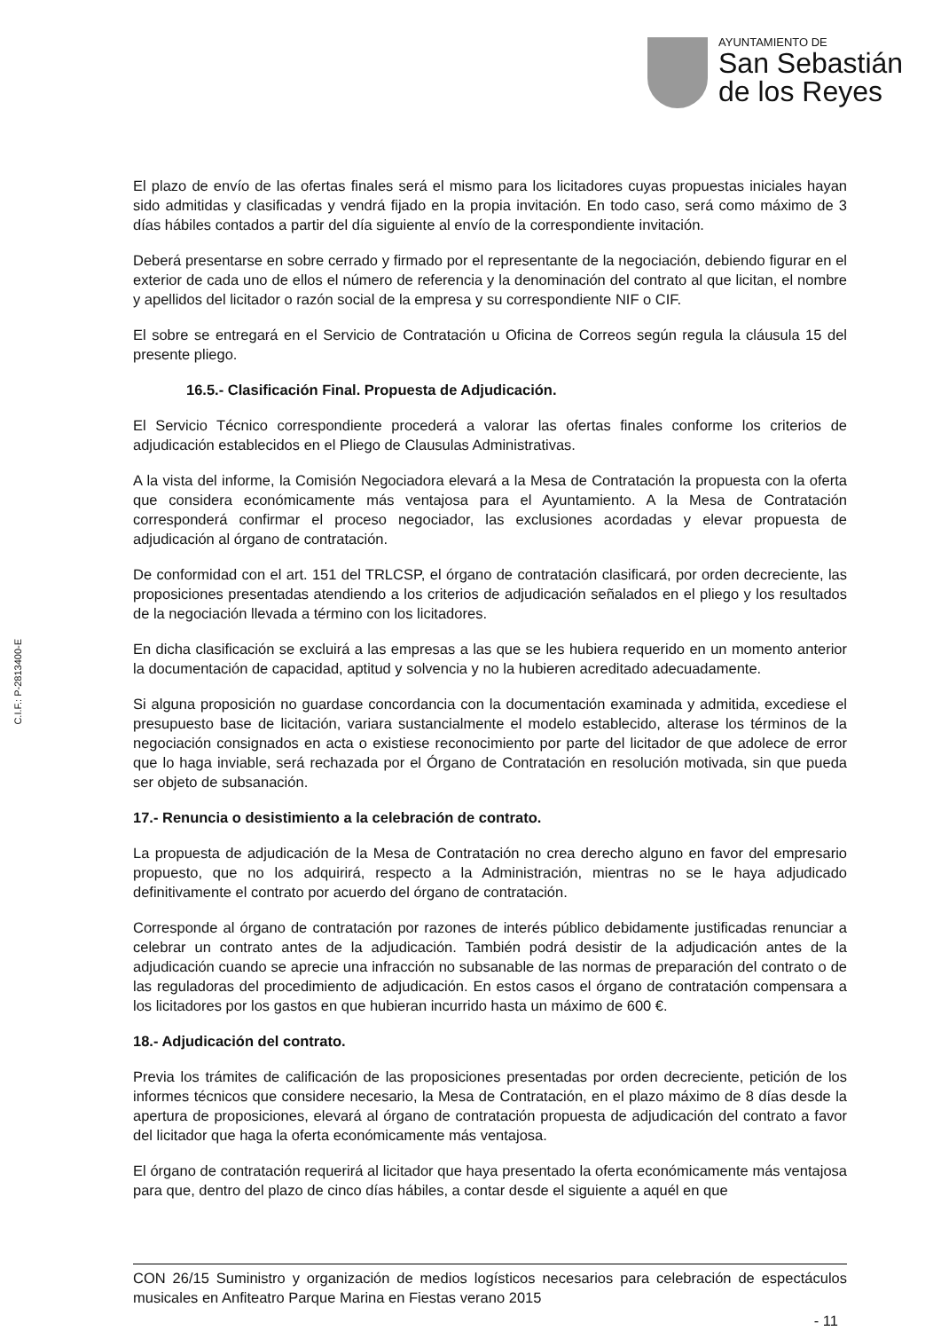AYUNTAMIENTO DE
San Sebastián
de los Reyes
C.I.F.: P-2813400-E
El plazo de envío de las ofertas finales será el mismo para los licitadores cuyas propuestas iniciales hayan sido admitidas y clasificadas y vendrá fijado en la propia invitación. En todo caso, será como máximo de 3 días hábiles contados a partir del día siguiente al envío de la correspondiente invitación.
Deberá presentarse en sobre cerrado y firmado por el representante de la negociación, debiendo figurar en el exterior de cada uno de ellos el número de referencia y la denominación del contrato al que licitan, el nombre y apellidos del licitador o razón social de la empresa y su correspondiente NIF o CIF.
El sobre se entregará en el Servicio de Contratación u Oficina de Correos según regula la cláusula 15 del presente pliego.
16.5.- Clasificación Final. Propuesta de Adjudicación.
El Servicio Técnico correspondiente procederá a valorar las ofertas finales conforme los criterios de adjudicación establecidos en el Pliego de Clausulas Administrativas.
A la vista del informe, la Comisión Negociadora elevará a la Mesa de Contratación la propuesta con la oferta que considera económicamente más ventajosa para el Ayuntamiento. A la Mesa de Contratación corresponderá confirmar el proceso negociador, las exclusiones acordadas y elevar propuesta de adjudicación al órgano de contratación.
De conformidad con el art. 151 del TRLCSP, el órgano de contratación clasificará, por orden decreciente, las proposiciones presentadas atendiendo a los criterios de adjudicación señalados en el pliego y los resultados de la negociación llevada a término con los licitadores.
En dicha clasificación se excluirá a las empresas a las que se les hubiera requerido en un momento anterior la documentación de capacidad, aptitud y solvencia y no la hubieren acreditado adecuadamente.
Si alguna proposición no guardase concordancia con la documentación examinada y admitida, excediese el presupuesto base de licitación, variara sustancialmente el modelo establecido, alterase los términos de la negociación consignados en acta o existiese reconocimiento por parte del licitador de que adolece de error que lo haga inviable, será rechazada por el Órgano de Contratación en resolución motivada, sin que pueda ser objeto de subsanación.
17.- Renuncia o desistimiento a la celebración de contrato.
La propuesta de adjudicación de la Mesa de Contratación no crea derecho alguno en favor del empresario propuesto, que no los adquirirá, respecto a la Administración, mientras no se le haya adjudicado definitivamente el contrato por acuerdo del órgano de contratación.
Corresponde al órgano de contratación por razones de interés público debidamente justificadas renunciar a celebrar un contrato antes de la adjudicación. También podrá desistir de la adjudicación antes de la adjudicación cuando se aprecie una infracción no subsanable de las normas de preparación del contrato o de las reguladoras del procedimiento de adjudicación. En estos casos el órgano de contratación compensara a los licitadores por los gastos en que hubieran incurrido hasta un máximo de 600 €.
18.- Adjudicación del contrato.
Previa los trámites de calificación de las proposiciones presentadas por orden decreciente, petición de los informes técnicos que considere necesario, la Mesa de Contratación, en el plazo máximo de 8 días desde la apertura de proposiciones, elevará al órgano de contratación propuesta de adjudicación del contrato a favor del licitador que haga la oferta económicamente más ventajosa.
El órgano de contratación requerirá al licitador que haya presentado la oferta económicamente más ventajosa para que, dentro del plazo de cinco días hábiles, a contar desde el siguiente a aquél en que
CON 26/15 Suministro y organización de medios logísticos necesarios para celebración de espectáculos musicales en Anfiteatro Parque Marina en Fiestas verano 2015
- 11